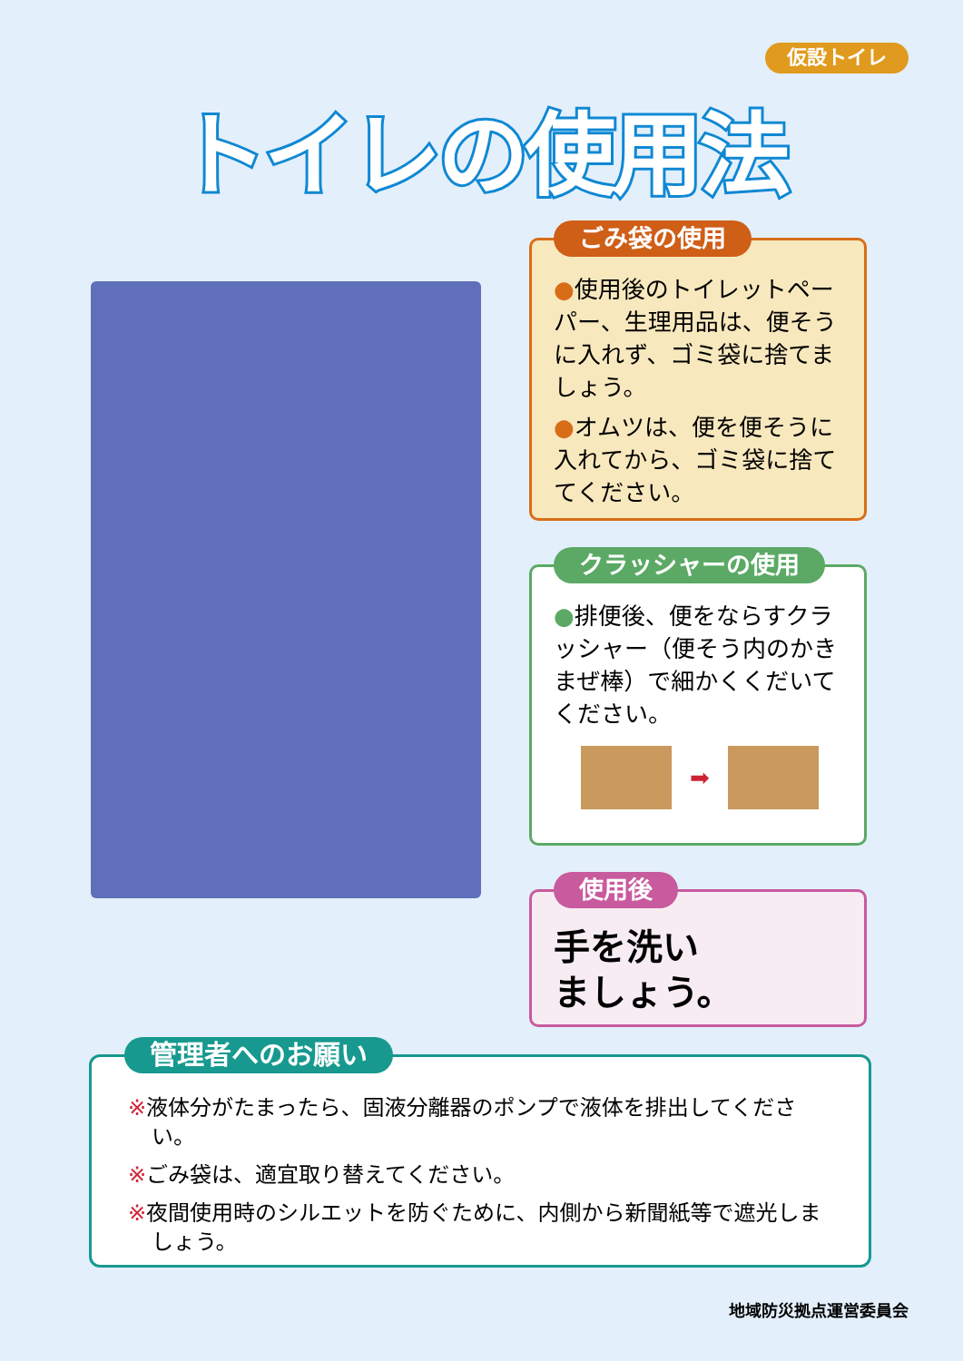仮設トイレ
トイレの使用法
ごみ袋の使用
●使用後のトイレットペーパー、生理用品は、便そうに入れず、ゴミ袋に捨てましょう。
●オムツは、便を便そうに入れてから、ゴミ袋に捨ててください。
クラッシャーの使用
●排便後、便をならすクラッシャー（便そう内のかきまぜ棒）で細かくくだいてください。
➡
使用後
手を洗い
ましょう。
管理者へのお願い
※液体分がたまったら、固液分離器のポンプで液体を排出してください。
※ごみ袋は、適宜取り替えてください。
※夜間使用時のシルエットを防ぐために、内側から新聞紙等で遮光しましょう。
地域防災拠点運営委員会